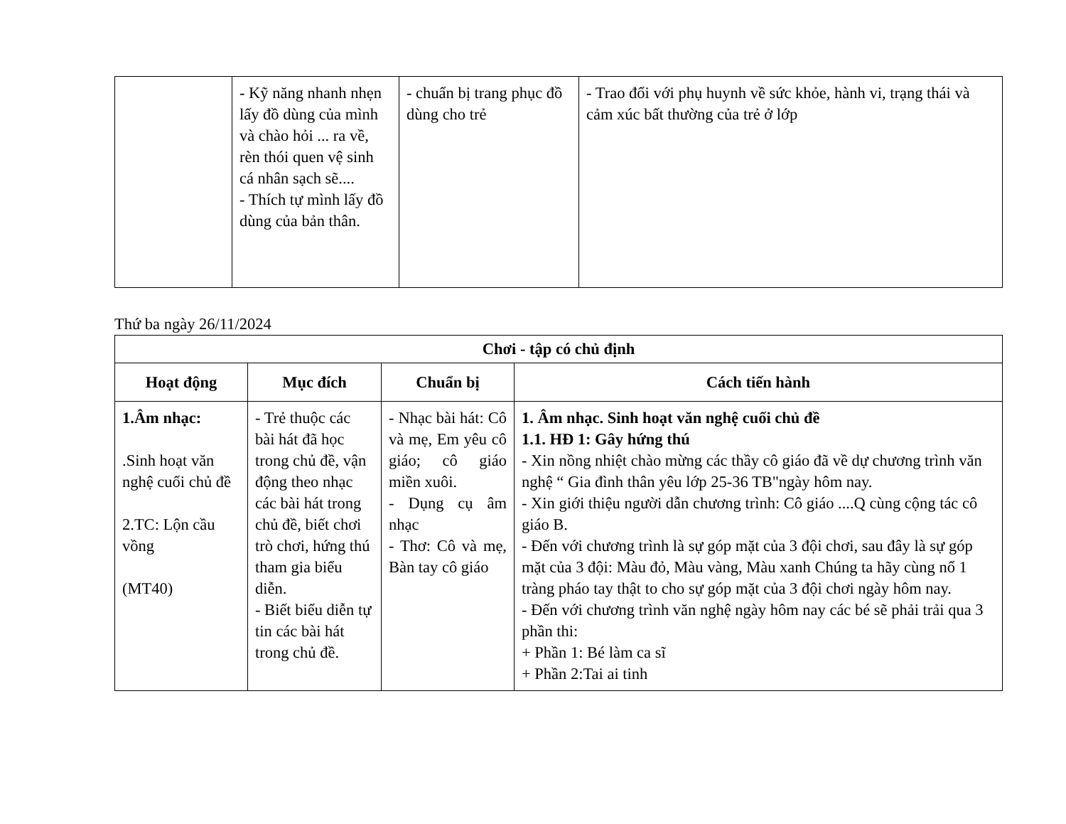| | - Kỹ năng nhanh nhẹn lấy đồ dùng của mình và chào hỏi ... ra về, rèn thói quen vệ sinh cá nhân sạch sẽ.... - Thích tự mình lấy đồ dùng của bản thân. | - chuẩn bị trang phục đồ dùng cho trẻ | - Trao đổi với phụ huynh về sức khỏe, hành vi, trạng thái và cảm xúc bất thường của trẻ ở lớp |
Thứ ba ngày 26/11/2024
| Chơi - tập có chủ định | | | |
| --- | --- | --- | --- |
| Hoạt động | Mục đích | Chuẩn bị | Cách tiến hành |
| 1.Âm nhạc: .Sinh hoạt văn nghệ cuối chủ đề 2.TC: Lộn cầu vồng (MT40) | - Trẻ thuộc các bài hát đã học trong chủ đề, vận động theo nhạc các bài hát trong chủ đề, biết chơi trò chơi, hứng thú tham gia biểu diễn. - Biết biểu diễn tự tin các bài hát trong chủ đề. | - Nhạc bài hát: Cô và mẹ, Em yêu cô giáo; cô giáo miền xuôi. - Dụng cụ âm nhạc - Thơ: Cô và mẹ, Bàn tay cô giáo | 1. Âm nhạc. Sinh hoạt văn nghệ cuối chủ đề 1.1. HĐ 1: Gây hứng thú - Xin nồng nhiệt chào mừng các thầy cô giáo đã về dự chương trình văn nghệ “ Gia đình thân yêu lớp 25-36 TB"ngày hôm nay. - Xin giới thiệu người dẫn chương trình: Cô giáo ....Q cùng cộng tác cô giáo B. - Đến với chương trình là sự góp mặt của 3 đội chơi, sau đây là sự góp mặt của 3 đội: Màu đỏ, Màu vàng, Màu xanh Chúng ta hãy cùng nổ 1 tràng pháo tay thật to cho sự góp mặt của 3 đội chơi ngày hôm nay. - Đến với chương trình văn nghệ ngày hôm nay các bé sẽ phải trải qua 3 phần thi: + Phần 1: Bé làm ca sĩ + Phần 2:Tai ai tinh |